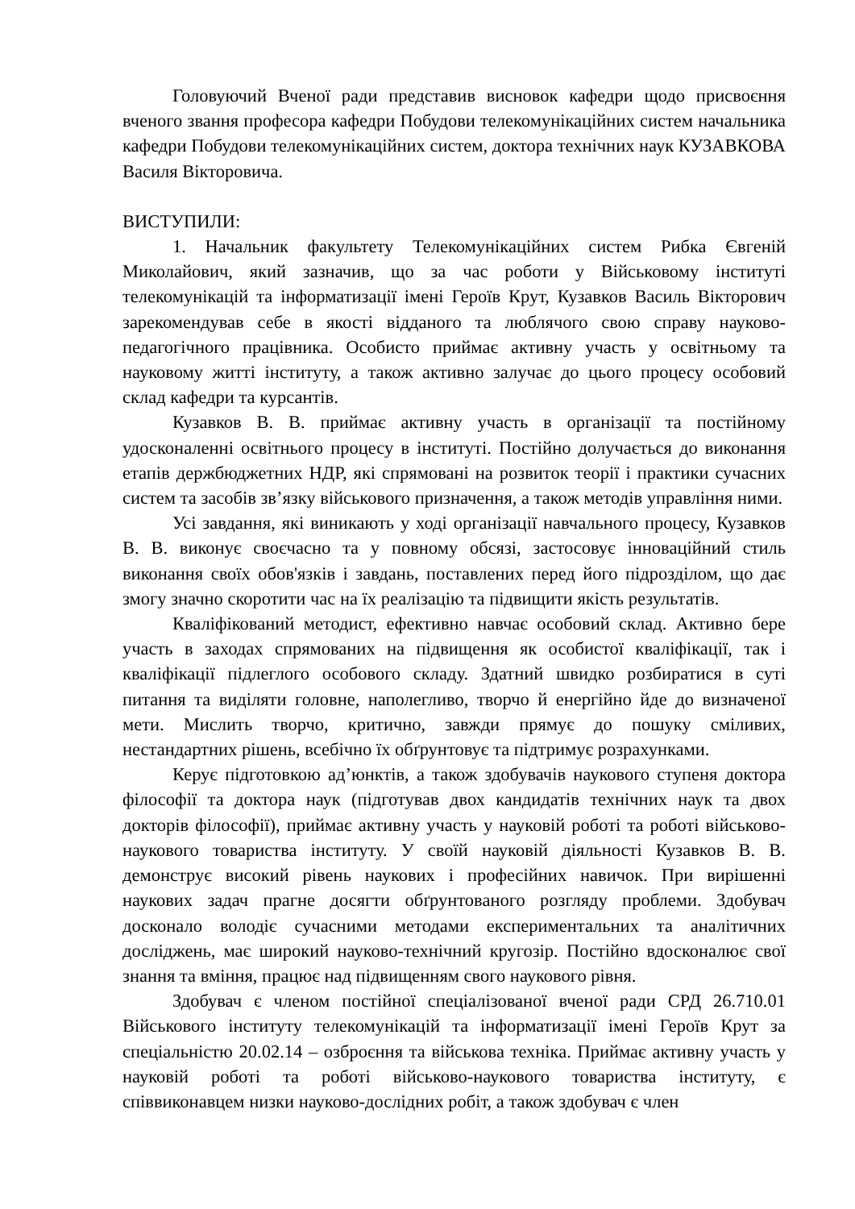Головуючий Вченої ради представив висновок кафедри щодо присвоєння вченого звання професора кафедри Побудови телекомунікаційних систем начальника кафедри Побудови телекомунікаційних систем, доктора технічних наук КУЗАВКОВА Василя Вікторовича.
ВИСТУПИЛИ:
1. Начальник факультету Телекомунікаційних систем Рибка Євгеній Миколайович, який зазначив, що за час роботи у Військовому інституті телекомунікацій та інформатизації імені Героїв Крут, Кузавков Василь Вікторович зарекомендував себе в якості відданого та люблячого свою справу науково-педагогічного працівника. Особисто приймає активну участь у освітньому та науковому житті інституту, а також активно залучає до цього процесу особовий склад кафедри та курсантів.
Кузавков В. В. приймає активну участь в організації та постійному удосконаленні освітнього процесу в інституті. Постійно долучається до виконання етапів держбюджетних НДР, які спрямовані на розвиток теорії і практики сучасних систем та засобів зв’язку військового призначення, а також методів управління ними.
Усі завдання, які виникають у ході організації навчального процесу, Кузавков В. В. виконує своєчасно та у повному обсязі, застосовує інноваційний стиль виконання своїх обов'язків і завдань, поставлених перед його підрозділом, що дає змогу значно скоротити час на їх реалізацію та підвищити якість результатів.
Кваліфікований методист, ефективно навчає особовий склад. Активно бере участь в заходах спрямованих на підвищення як особистої кваліфікації, так і кваліфікації підлеглого особового складу. Здатний швидко розбиратися в суті питання та виділяти головне, наполегливо, творчо й енергійно йде до визначеної мети. Мислить творчо, критично, завжди прямує до пошуку сміливих, нестандартних рішень, всебічно їх обґрунтовує та підтримує розрахунками.
Керує підготовкою ад’юнктів, а також здобувачів наукового ступеня доктора філософії та доктора наук (підготував двох кандидатів технічних наук та двох докторів філософії), приймає активну участь у науковій роботі та роботі військово-наукового товариства інституту. У своїй науковій діяльності Кузавков В. В. демонструє високий рівень наукових і професійних навичок. При вирішенні наукових задач прагне досягти обґрунтованого розгляду проблеми. Здобувач досконало володіє сучасними методами експериментальних та аналітичних досліджень, має широкий науково-технічний кругозір. Постійно вдосконалює свої знання та вміння, працює над підвищенням свого наукового рівня.
Здобувач є членом постійної спеціалізованої вченої ради СРД 26.710.01 Військового інституту телекомунікацій та інформатизації імені Героїв Крут за спеціальністю 20.02.14 – озброєння та військова техніка. Приймає активну участь у науковій роботі та роботі військово-наукового товариства інституту, є співвиконавцем низки науково-дослідних робіт, а також здобувач є член